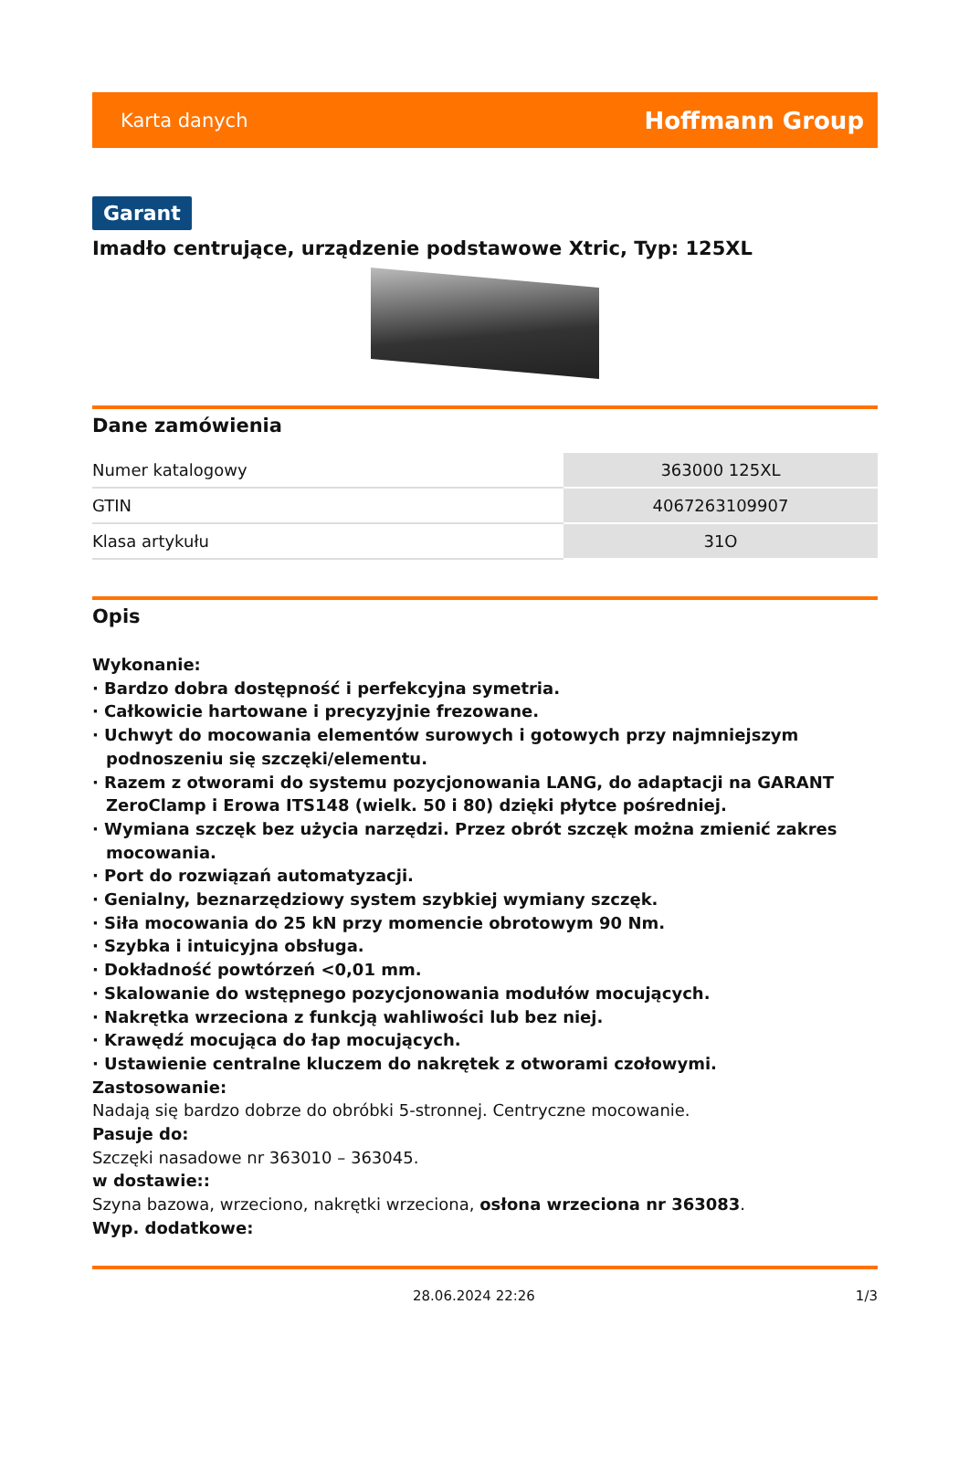Karta danych Hoffmann Group
Garant
Imadło centrujące, urządzenie podstawowe Xtric, Typ: 125XL
Dane zamówienia
| Numer katalogowy | 363000 125XL |
| GTIN | 4067263109907 |
| Klasa artykułu | 31O |
Opis
Wykonanie:
· Bardzo dobra dostępność i perfekcyjna symetria.
· Całkowicie hartowane i precyzyjnie frezowane.
· Uchwyt do mocowania elementów surowych i gotowych przy najmniejszym podnoszeniu się szczęki/elementu.
· Razem z otworami do systemu pozycjonowania LANG, do adaptacji na GARANT ZeroClamp i Erowa ITS148 (wielk. 50 i 80) dzięki płytce pośredniej.
· Wymiana szczęk bez użycia narzędzi. Przez obrót szczęk można zmienić zakres mocowania.
· Port do rozwiązań automatyzacji.
· Genialny, beznarzędziowy system szybkiej wymiany szczęk.
· Siła mocowania do 25 kN przy momencie obrotowym 90 Nm.
· Szybka i intuicyjna obsługa.
· Dokładność powtórzeń <0,01 mm.
· Skalowanie do wstępnego pozycjonowania modułów mocujących.
· Nakrętka wrzeciona z funkcją wahliwości lub bez niej.
· Krawędź mocująca do łap mocujących.
· Ustawienie centralne kluczem do nakrętek z otworami czołowymi.
Zastosowanie:
Nadają się bardzo dobrze do obróbki 5-stronnej. Centryczne mocowanie.
Pasuje do:
Szczęki nasadowe nr 363010 – 363045.
w dostawie::
Szyna bazowa, wrzeciono, nakrętki wrzeciona, osłona wrzeciona nr 363083.
Wyp. dodatkowe:
28.06.2024 22:26 1/3